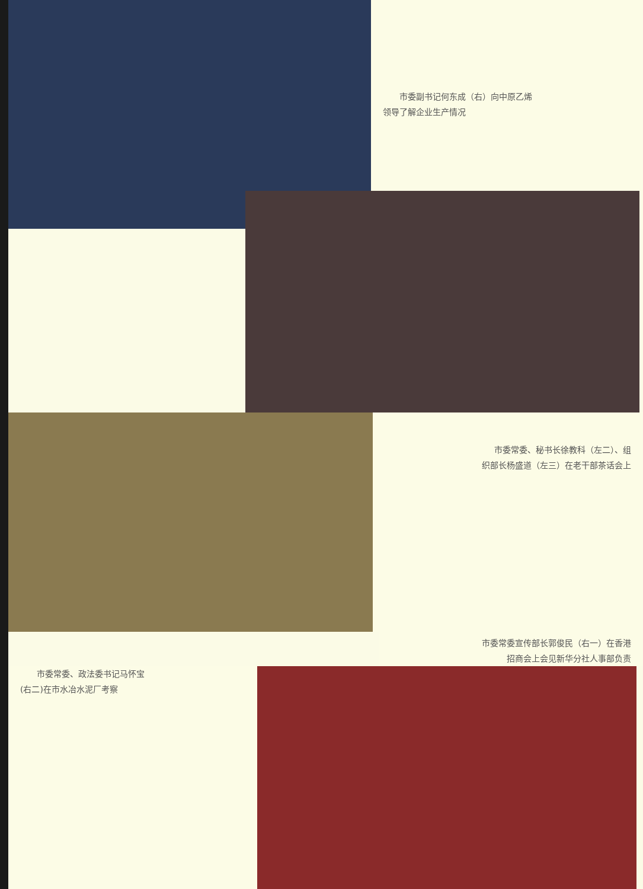市委副书记何东成（右）向中原乙烯
领导了解企业生产情况
市委常委、秘书长徐教科（左二）、组
织部长杨盛道（左三）在老干部茶话会上
市委常委宣传部长郭俊民（右一）在香港
招商会上会见新华分社人事部负责
　　市委常委、政法委书记马怀宝
(右二)在市水冶水泥厂考察